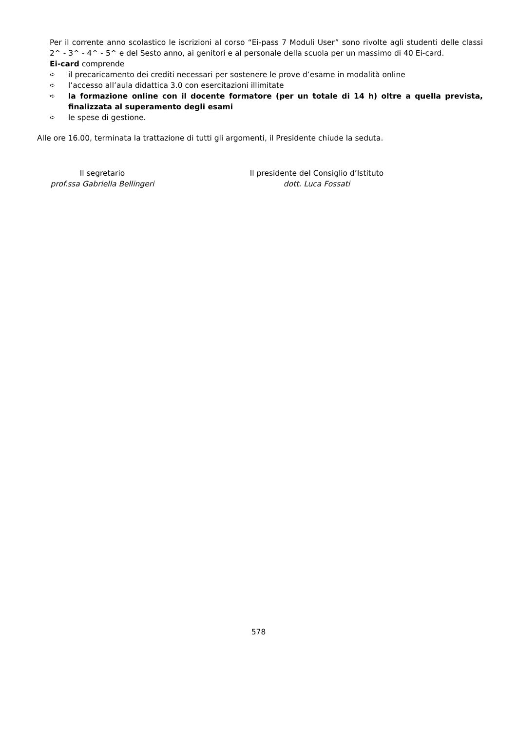Per il corrente anno scolastico le iscrizioni al corso “Ei-pass 7 Moduli User” sono rivolte agli studenti delle classi 2^ - 3^ - 4^ - 5^ e del Sesto anno, ai genitori e al personale della scuola per un massimo di 40 Ei-card.
Ei-card comprende
➪ il precaricamento dei crediti necessari per sostenere le prove d’esame in modalità online
➪ l’accesso all’aula didattica 3.0 con esercitazioni illimitate
➪ la formazione online con il docente formatore (per un totale di 14 h) oltre a quella prevista, finalizzata al superamento degli esami
➪ le spese di gestione.
Alle ore 16.00, terminata la trattazione di tutti gli argomenti, il Presidente chiude la seduta.
Il segretario
prof.ssa Gabriella Bellingeri
Il presidente del Consiglio d’Istituto
dott. Luca Fossati
578